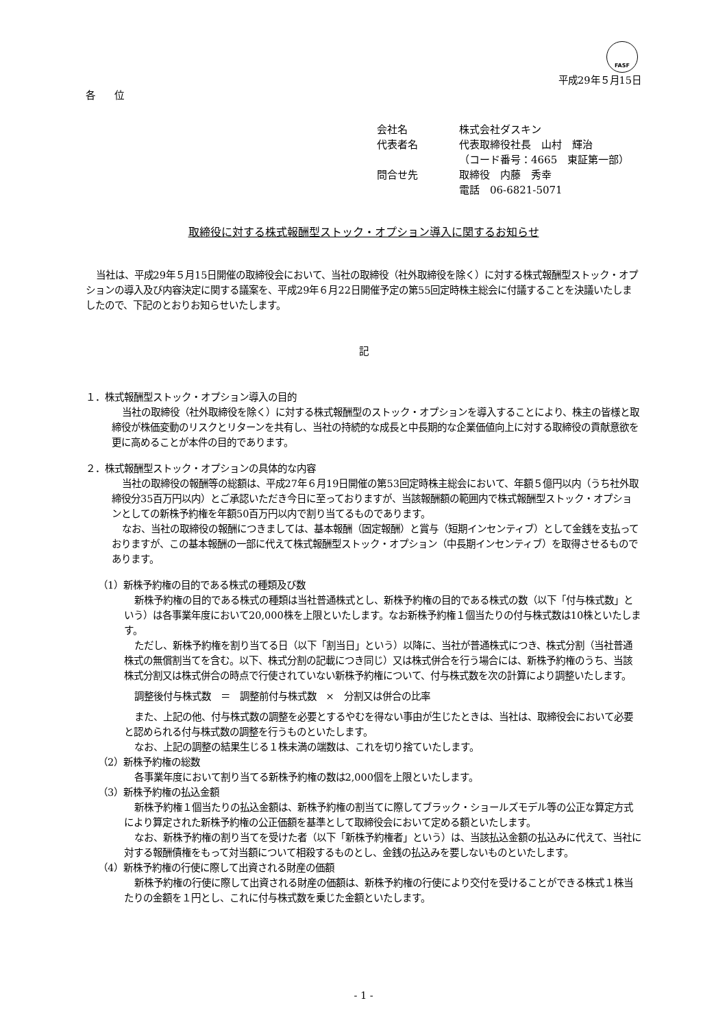FASF
平成29年５月15日
各　　位
| 会社名 | 株式会社ダスキン |
| 代表者名 | 代表取締役社長 山村 輝治 |
| | （コード番号：4665 東証第一部） |
| 問合せ先 | 取締役 内藤 秀幸 |
| | 電話 06-6821-5071 |
取締役に対する株式報酬型ストック・オプション導入に関するお知らせ
当社は、平成29年５月15日開催の取締役会において、当社の取締役（社外取締役を除く）に対する株式報酬型ストック・オプションの導入及び内容決定に関する議案を、平成29年６月22日開催予定の第55回定時株主総会に付議することを決議いたしましたので、下記のとおりお知らせいたします。
記
１．株式報酬型ストック・オプション導入の目的
当社の取締役（社外取締役を除く）に対する株式報酬型のストック・オプションを導入することにより、株主の皆様と取締役が株価変動のリスクとリターンを共有し、当社の持続的な成長と中長期的な企業価値向上に対する取締役の貢献意欲を更に高めることが本件の目的であります。
２．株式報酬型ストック・オプションの具体的な内容
当社の取締役の報酬等の総額は、平成27年６月19日開催の第53回定時株主総会において、年額５億円以内（うち社外取締役分35百万円以内）とご承認いただき今日に至っておりますが、当該報酬額の範囲内で株式報酬型ストック・オプションとしての新株予約権を年額50百万円以内で割り当てるものであります。
なお、当社の取締役の報酬につきましては、基本報酬（固定報酬）と賞与（短期インセンティブ）として金銭を支払っておりますが、この基本報酬の一部に代えて株式報酬型ストック・オプション（中長期インセンティブ）を取得させるものであります。
（1）新株予約権の目的である株式の種類及び数
新株予約権の目的である株式の種類は当社普通株式とし、新株予約権の目的である株式の数（以下「付与株式数」という）は各事業年度において20,000株を上限といたします。なお新株予約権１個当たりの付与株式数は10株といたします。
ただし、新株予約権を割り当てる日（以下「割当日」という）以降に、当社が普通株式につき、株式分割（当社普通株式の無償割当てを含む。以下、株式分割の記載につき同じ）又は株式併合を行う場合には、新株予約権のうち、当該株式分割又は株式併合の時点で行使されていない新株予約権について、付与株式数を次の計算により調整いたします。
調整後付与株式数　＝　調整前付与株式数　×　分割又は併合の比率
また、上記の他、付与株式数の調整を必要とするやむを得ない事由が生じたときは、当社は、取締役会において必要と認められる付与株式数の調整を行うものといたします。
なお、上記の調整の結果生じる１株未満の端数は、これを切り捨ていたします。
（2）新株予約権の総数
各事業年度において割り当てる新株予約権の数は2,000個を上限といたします。
（3）新株予約権の払込金額
新株予約権１個当たりの払込金額は、新株予約権の割当てに際してブラック・ショールズモデル等の公正な算定方式により算定された新株予約権の公正価額を基準として取締役会において定める額といたします。
なお、新株予約権の割り当てを受けた者（以下「新株予約権者」という）は、当該払込金額の払込みに代えて、当社に対する報酬債権をもって対当額について相殺するものとし、金銭の払込みを要しないものといたします。
（4）新株予約権の行使に際して出資される財産の価額
新株予約権の行使に際して出資される財産の価額は、新株予約権の行使により交付を受けることができる株式１株当たりの金額を１円とし、これに付与株式数を乗じた金額といたします。
- 1 -